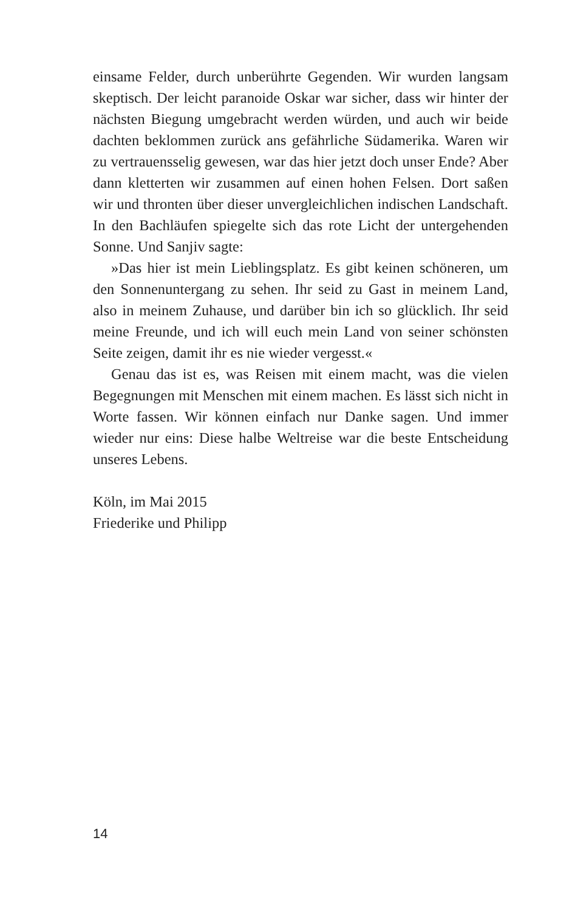einsame Felder, durch unberührte Gegenden. Wir wurden langsam skeptisch. Der leicht paranoide Oskar war sicher, dass wir hinter der nächsten Biegung umgebracht werden würden, und auch wir beide dachten beklommen zurück ans gefährliche Südamerika. Waren wir zu vertrauensselig gewesen, war das hier jetzt doch unser Ende? Aber dann kletterten wir zusammen auf einen hohen Felsen. Dort saßen wir und thronten über dieser unvergleichlichen indischen Landschaft. In den Bachläufen spiegelte sich das rote Licht der untergehenden Sonne. Und Sanjiv sagte:
»Das hier ist mein Lieblingsplatz. Es gibt keinen schöneren, um den Sonnenuntergang zu sehen. Ihr seid zu Gast in meinem Land, also in meinem Zuhause, und darüber bin ich so glücklich. Ihr seid meine Freunde, und ich will euch mein Land von seiner schönsten Seite zeigen, damit ihr es nie wieder vergesst.«
Genau das ist es, was Reisen mit einem macht, was die vielen Begegnungen mit Menschen mit einem machen. Es lässt sich nicht in Worte fassen. Wir können einfach nur Danke sagen. Und immer wieder nur eins: Diese halbe Weltreise war die beste Entscheidung unseres Lebens.
Köln, im Mai 2015
Friederike und Philipp
14